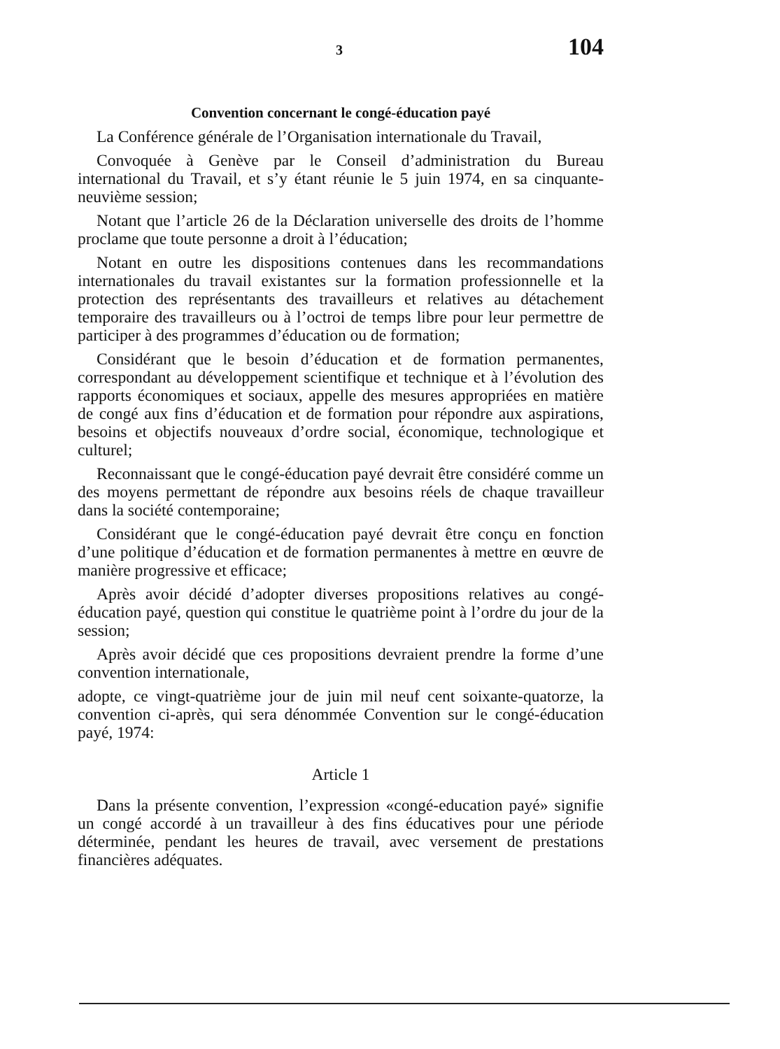3 104
Convention concernant le congé-éducation payé
La Conférence générale de l’Organisation internationale du Travail,
Convoquée à Genève par le Conseil d’administration du Bureau international du Travail, et s’y étant réunie le 5 juin 1974, en sa cinquante-neuvième session;
Notant que l’article 26 de la Déclaration universelle des droits de l’homme proclame que toute personne a droit à l’éducation;
Notant en outre les dispositions contenues dans les recommandations internationales du travail existantes sur la formation professionnelle et la protection des représentants des travailleurs et relatives au détachement temporaire des travailleurs ou à l’octroi de temps libre pour leur permettre de participer à des programmes d’éducation ou de formation;
Considérant que le besoin d’éducation et de formation permanentes, correspondant au développement scientifique et technique et à l’évolution des rapports économiques et sociaux, appelle des mesures appropriées en matière de congé aux fins d’éducation et de formation pour répondre aux aspirations, besoins et objectifs nouveaux d’ordre social, économique, technologique et culturel;
Reconnaissant que le congé-éducation payé devrait être considéré comme un des moyens permettant de répondre aux besoins réels de chaque travailleur dans la société contemporaine;
Considérant que le congé-éducation payé devrait être conçu en fonction d’une politique d’éducation et de formation permanentes à mettre en œuvre de manière progressive et efficace;
Après avoir décidé d’adopter diverses propositions relatives au congé-éducation payé, question qui constitue le quatrième point à l’ordre du jour de la session;
Après avoir décidé que ces propositions devraient prendre la forme d’une convention internationale,
adopte, ce vingt-quatrième jour de juin mil neuf cent soixante-quatorze, la convention ci-après, qui sera dénommée Convention sur le congé-éducation payé, 1974:
Article 1
Dans la présente convention, l’expression «congé-education payé» signifie un congé accordé à un travailleur à des fins éducatives pour une période déterminée, pendant les heures de travail, avec versement de prestations financières adéquates.